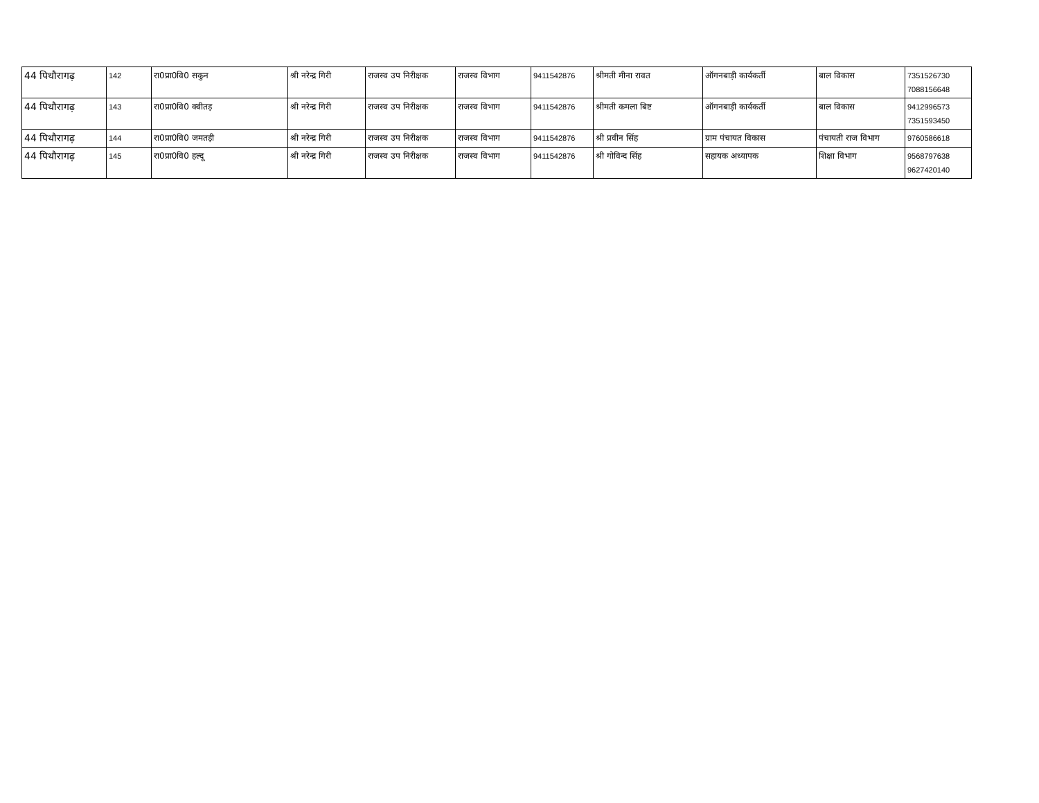| 44 पिथौरागढ़ | 142 | रा0प्रा0वि0 सकुन | श्री नरेन्द्र गिरी | राजस्व उप निरीक्षक | राजस्व विभाग | 9411542876 | श्रीमती मीना रावत | ऑगनबाड़ी कार्यकर्ती | बाल विकास | 7351526730 7088156648 |
| 44 पिथौरागढ़ | 143 | रा0प्रा0वि0 क्वीतड़ | श्री नरेन्द्र गिरी | राजस्व उप निरीक्षक | राजस्व विभाग | 9411542876 | श्रीमती कमला बिष्ट | ऑगनबाड़ी कार्यकर्ती | बाल विकास | 9412996573 7351593450 |
| 44 पिथौरागढ़ | 144 | रा0प्रा0वि0 जमतड़ी | श्री नरेन्द्र गिरी | राजस्व उप निरीक्षक | राजस्व विभाग | 9411542876 | श्री प्रवीन सिंह | ग्राम पंचायत विकास | पंचायती राज विभाग | 9760586618 |
| 44 पिथौरागढ़ | 145 | रा0प्रा0वि0 हल्दू | श्री नरेन्द्र गिरी | राजस्व उप निरीक्षक | राजस्व विभाग | 9411542876 | श्री गोविन्द सिंह | सहायक अध्यापक | शिक्षा विभाग | 9568797638 9627420140 |